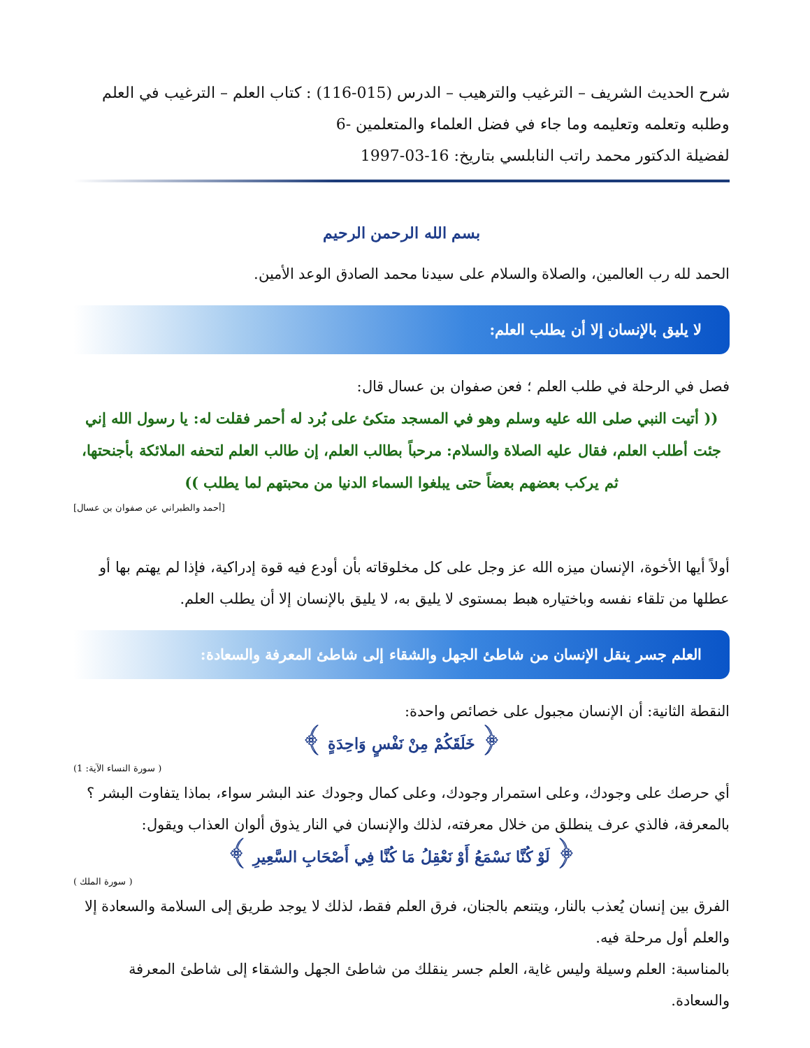شرح الحديث الشريف – الترغيب والترهيب – الدرس (015-116) : كتاب العلم – الترغيب في العلم وطلبه وتعلمه وتعليمه وما جاء في فضل العلماء والمتعلمين -6
لفضيلة الدكتور محمد راتب النابلسي بتاريخ: 16-03-1997
بسم الله الرحمن الرحيم
الحمد لله رب العالمين، والصلاة والسلام على سيدنا محمد الصادق الوعد الأمين.
لا يليق بالإنسان إلا أن يطلب العلم:
فصل في الرحلة في طلب العلم ؛ فعن صفوان بن عسال قال:
(( أتيت النبي صلى الله عليه وسلم وهو في المسجد متكئ على بُرد له أحمر فقلت له: يا رسول الله إني جئت أطلب العلم، فقال عليه الصلاة والسلام: مرحباً بطالب العلم، إن طالب العلم لتحفه الملائكة بأجنحتها، ثم يركب بعضهم بعضاً حتى يبلغوا السماء الدنيا من محبتهم لما يطلب ))
[أحمد والطبراني عن صفوان بن عسال]
أولاً أيها الأخوة، الإنسان ميزه الله عز وجل على كل مخلوقاته بأن أودع فيه قوة إدراكية، فإذا لم يهتم بها أو عطلها من تلقاء نفسه وباختياره هبط بمستوى لا يليق به، لا يليق بالإنسان إلا أن يطلب العلم.
العلم جسر ينقل الإنسان من شاطئ الجهل والشقاء إلى شاطئ المعرفة والسعادة:
النقطة الثانية: أن الإنسان مجبول على خصائص واحدة:
﴿ خَلَقَكُمْ مِنْ نَفْسٍ وَاحِدَةٍ ﴾
( سورة النساء الآية: 1)
أي حرصك على وجودك، وعلى استمرار وجودك، وعلى كمال وجودك عند البشر سواء، بماذا يتفاوت البشر ؟ بالمعرفة، فالذي عرف ينطلق من خلال معرفته، لذلك والإنسان في النار يذوق ألوان العذاب ويقول:
﴿ لَوْ كُنَّا نَسْمَعُ أَوْ نَعْقِلُ مَا كُنَّا فِي أَصْحَابِ السَّعِيرِ ﴾
( سورة الملك )
الفرق بين إنسان يُعذب بالنار، ويتنعم بالجنان، فرق العلم فقط، لذلك لا يوجد طريق إلى السلامة والسعادة إلا والعلم أول مرحلة فيه.
بالمناسبة: العلم وسيلة وليس غاية، العلم جسر ينقلك من شاطئ الجهل والشقاء إلى شاطئ المعرفة والسعادة.